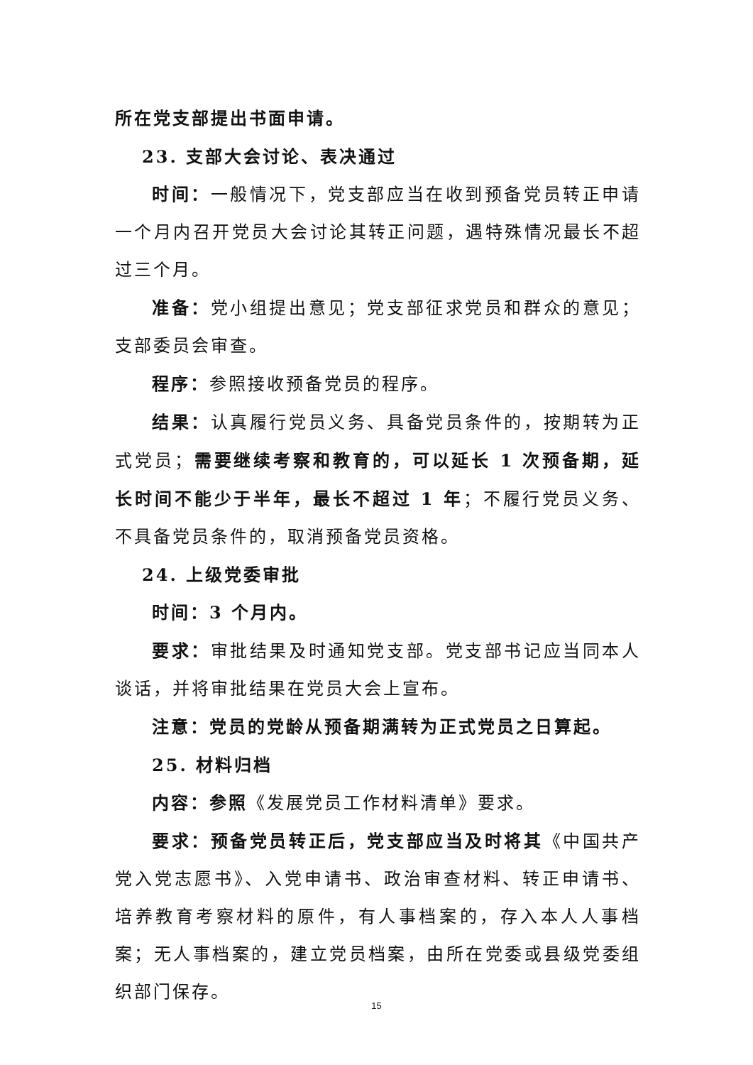所在党支部提出书面申请。
23. 支部大会讨论、表决通过
时间：一般情况下，党支部应当在收到预备党员转正申请一个月内召开党员大会讨论其转正问题，遇特殊情况最长不超过三个月。
准备：党小组提出意见；党支部征求党员和群众的意见；支部委员会审查。
程序：参照接收预备党员的程序。
结果：认真履行党员义务、具备党员条件的，按期转为正式党员；需要继续考察和教育的，可以延长 1 次预备期，延长时间不能少于半年，最长不超过 1 年；不履行党员义务、不具备党员条件的，取消预备党员资格。
24. 上级党委审批
时间：3 个月内。
要求：审批结果及时通知党支部。党支部书记应当同本人谈话，并将审批结果在党员大会上宣布。
注意：党员的党龄从预备期满转为正式党员之日算起。
25. 材料归档
内容：参照《发展党员工作材料清单》要求。
要求：预备党员转正后，党支部应当及时将其《中国共产党入党志愿书》、入党申请书、政治审查材料、转正申请书、培养教育考察材料的原件，有人事档案的，存入本人人事档案；无人事档案的，建立党员档案，由所在党委或县级党委组织部门保存。
15